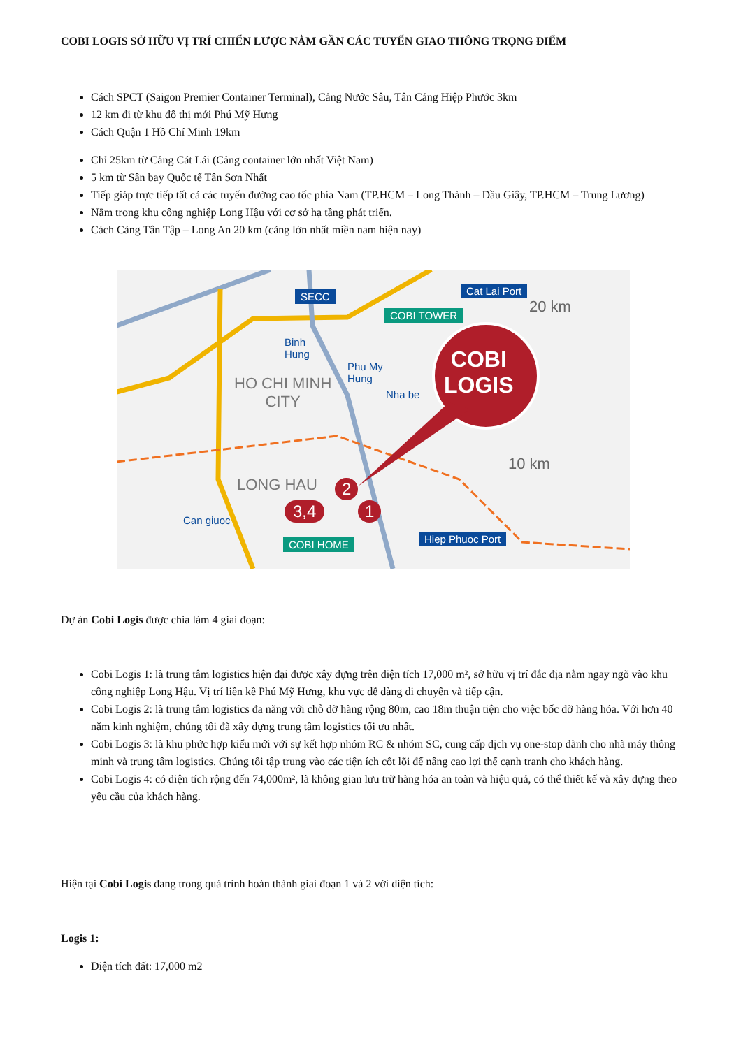COBI LOGIS SỞ HỮU VỊ TRÍ CHIẾN LƯỢC NẰM GẦN CÁC TUYẾN GIAO THÔNG TRỌNG ĐIỂM
Cách SPCT (Saigon Premier Container Terminal), Cảng Nước Sâu, Tân Cảng Hiệp Phước 3km
12 km đi từ khu đô thị mới Phú Mỹ Hưng
Cách Quận 1 Hồ Chí Minh 19km
Chỉ 25km từ Cảng Cát Lái (Cảng container lớn nhất Việt Nam)
5 km từ Sân bay Quốc tế Tân Sơn Nhất
Tiếp giáp trực tiếp tất cả các tuyến đường cao tốc phía Nam (TP.HCM – Long Thành – Dầu Giây, TP.HCM – Trung Lương)
Nằm trong khu công nghiệp Long Hậu với cơ sở hạ tầng phát triển.
Cách Cảng Tân Tập – Long An 20 km (cảng lớn nhất miền nam hiện nay)
SECC Cat Lai Port
COBI TOWER 20 km
Binh
Hung
Phu My
Hung
Nha be
HO CHI MINH
CITY
COBI
LOGIS
10 km
LONG HAU 2
3,4 1
Can giuoc
COBI HOME Hiep Phuoc Port
Dự án Cobi Logis được chia làm 4 giai đoạn:
Cobi Logis 1: là trung tâm logistics hiện đại được xây dựng trên diện tích 17,000 m², sở hữu vị trí đắc địa nằm ngay ngõ vào khu công nghiệp Long Hậu. Vị trí liền kề Phú Mỹ Hưng, khu vực dễ dàng di chuyển và tiếp cận.
Cobi Logis 2: là trung tâm logistics đa năng với chỗ dỡ hàng rộng 80m, cao 18m thuận tiện cho việc bốc dỡ hàng hóa. Với hơn 40 năm kinh nghiệm, chúng tôi đã xây dựng trung tâm logistics tối ưu nhất.
Cobi Logis 3: là khu phức hợp kiểu mới với sự kết hợp nhóm RC & nhóm SC, cung cấp dịch vụ one-stop dành cho nhà máy thông minh và trung tâm logistics. Chúng tôi tập trung vào các tiện ích cốt lõi để nâng cao lợi thế cạnh tranh cho khách hàng.
Cobi Logis 4: có diện tích rộng đến 74,000m², là không gian lưu trữ hàng hóa an toàn và hiệu quả, có thể thiết kế và xây dựng theo yêu cầu của khách hàng.
Hiện tại Cobi Logis đang trong quá trình hoàn thành giai đoạn 1 và 2 với diện tích:
Logis 1:
Diện tích đất: 17,000 m2